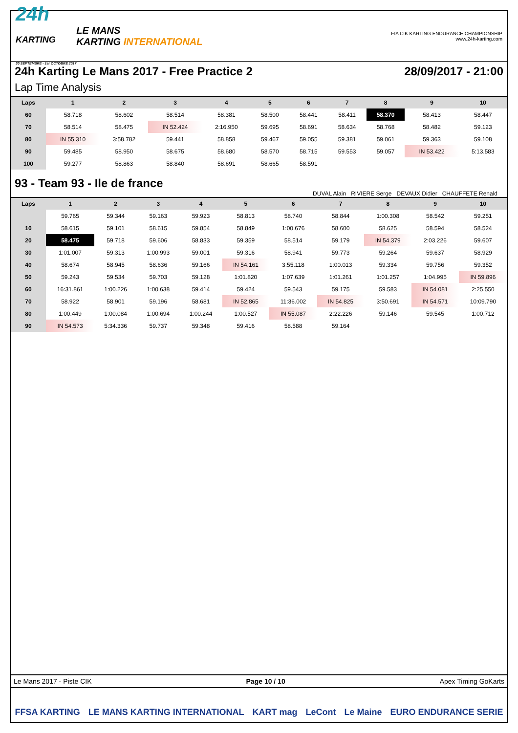24h
KARTING
30 SEPTEMBRE - 1er OCTOBRE 2017
LE MANS
KARTING INTERNATIONAL
FIA CIK KARTING ENDURANCE CHAMPIONSHIP
www.24h-karting.com
24h Karting Le Mans 2017 - Free Practice 2 28/09/2017 - 21:00
Lap Time Analysis
| Laps | 1 | 2 | 3 | 4 | 5 | 6 | 7 | 8 | 9 | 10 |
| --- | --- | --- | --- | --- | --- | --- | --- | --- | --- | --- |
| 60 | 58.718 | 58.602 | 58.514 | 58.381 | 58.500 | 58.441 | 58.411 | 58.370 | 58.413 | 58.447 |
| 70 | 58.514 | 58.475 | IN 52.424 | 2:16.950 | 59.695 | 58.691 | 58.634 | 58.768 | 58.482 | 59.123 |
| 80 | IN 55.310 | 3:58.782 | 59.441 | 58.858 | 59.467 | 59.055 | 59.381 | 59.061 | 59.363 | 59.108 |
| 90 | 59.485 | 58.950 | 58.675 | 58.680 | 58.570 | 58.715 | 59.553 | 59.057 | IN 53.422 | 5:13.583 |
| 100 | 59.277 | 58.863 | 58.840 | 58.691 | 58.665 | 58.591 | | | | |
93 - Team 93 - Ile de france
DUVAL Alain RIVIERE Serge DEVAUX Didier CHAUFFETE Renald
| Laps | 1 | 2 | 3 | 4 | 5 | 6 | 7 | 8 | 9 | 10 |
| --- | --- | --- | --- | --- | --- | --- | --- | --- | --- | --- |
| | 59.765 | 59.344 | 59.163 | 59.923 | 58.813 | 58.740 | 58.844 | 1:00.308 | 58.542 | 59.251 |
| 10 | 58.615 | 59.101 | 58.615 | 59.854 | 58.849 | 1:00.676 | 58.600 | 58.625 | 58.594 | 58.524 |
| 20 | 58.475 | 59.718 | 59.606 | 58.833 | 59.359 | 58.514 | 59.179 | IN 54.379 | 2:03.226 | 59.607 |
| 30 | 1:01.007 | 59.313 | 1:00.993 | 59.001 | 59.316 | 58.941 | 59.773 | 59.264 | 59.637 | 58.929 |
| 40 | 58.674 | 58.945 | 58.636 | 59.166 | IN 54.161 | 3:55.118 | 1:00.013 | 59.334 | 59.756 | 59.352 |
| 50 | 59.243 | 59.534 | 59.703 | 59.128 | 1:01.820 | 1:07.639 | 1:01.261 | 1:01.257 | 1:04.995 | IN 59.896 |
| 60 | 16:31.861 | 1:00.226 | 1:00.638 | 59.414 | 59.424 | 59.543 | 59.175 | 59.583 | IN 54.081 | 2:25.550 |
| 70 | 58.922 | 58.901 | 59.196 | 58.681 | IN 52.865 | 11:36.002 | IN 54.825 | 3:50.691 | IN 54.571 | 10:09.790 |
| 80 | 1:00.449 | 1:00.084 | 1:00.694 | 1:00.244 | 1:00.527 | IN 55.087 | 2:22.226 | 59.146 | 59.545 | 1:00.712 |
| 90 | IN 54.573 | 5:34.336 | 59.737 | 59.348 | 59.416 | 58.588 | 59.164 | | | |
Le Mans 2017 - Piste CIK Page 10 / 10 Apex Timing GoKarts
FFSA KARTING LE MANS KARTING INTERNATIONAL KART mag LeCont Le Maine EURO ENDURANCE SERIE